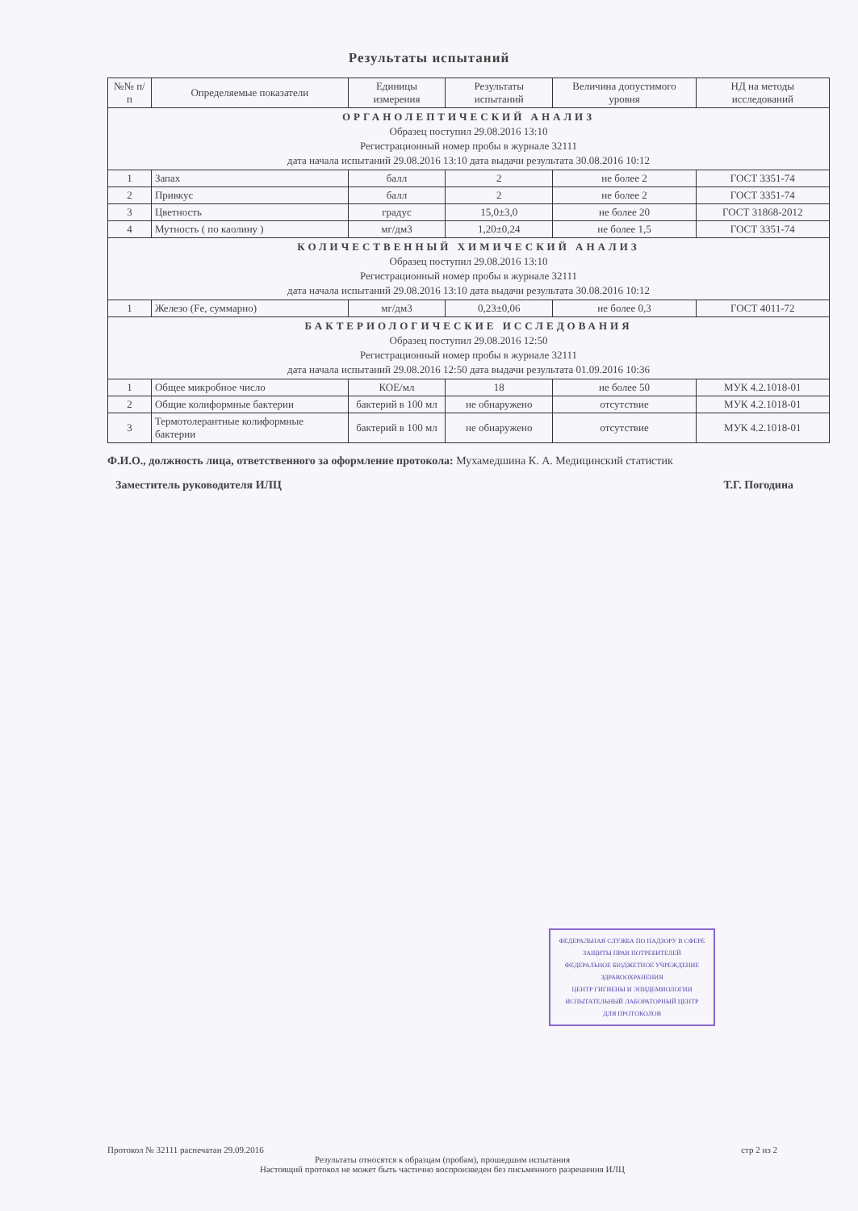Результаты испытаний
| №№ п/п | Определяемые показатели | Единицы измерения | Результаты испытаний | Величина допустимого уровня | НД на методы исследований |
| --- | --- | --- | --- | --- | --- |
| ОРГАНОЛЕПТИЧЕСКИЙ АНАЛИЗ Образец поступил 29.08.2016 13:10 Регистрационный номер пробы в журнале 32111 дата начала испытаний 29.08.2016 13:10 дата выдачи результата 30.08.2016 10:12 | | | | | |
| 1 | Запах | балл | 2 | не более 2 | ГОСТ 3351-74 |
| 2 | Привкус | балл | 2 | не более 2 | ГОСТ 3351-74 |
| 3 | Цветность | градус | 15,0±3,0 | не более 20 | ГОСТ 31868-2012 |
| 4 | Мутность ( по каолину ) | мг/дм3 | 1,20±0,24 | не более 1,5 | ГОСТ 3351-74 |
| КОЛИЧЕСТВЕННЫЙ ХИМИЧЕСКИЙ АНАЛИЗ Образец поступил 29.08.2016 13:10 Регистрационный номер пробы в журнале 32111 дата начала испытаний 29.08.2016 13:10 дата выдачи результата 30.08.2016 10:12 | | | | | |
| 1 | Железо (Fe, суммарно) | мг/дм3 | 0,23±0,06 | не более 0,3 | ГОСТ 4011-72 |
| БАКТЕРИОЛОГИЧЕСКИЕ ИССЛЕДОВАНИЯ Образец поступил 29.08.2016 12:50 Регистрационный номер пробы в журнале 32111 дата начала испытаний 29.08.2016 12:50 дата выдачи результата 01.09.2016 10:36 | | | | | |
| 1 | Общее микробное число | КОЕ/мл | 18 | не более 50 | МУК 4.2.1018-01 |
| 2 | Общие колиформные бактерии | бактерий в 100 мл | не обнаружено | отсутствие | МУК 4.2.1018-01 |
| 3 | Термотолерантные колиформные бактерии | бактерий в 100 мл | не обнаружено | отсутствие | МУК 4.2.1018-01 |
Ф.И.О., должность лица, ответственного за оформление протокола: Мухамедшина К. А. Медицинский статистик
Заместитель руководителя ИЛЦ Т.Г. Погодина
ФЕДЕРАЛЬНАЯ СЛУЖБА ПО НАДЗОРУ В СФЕРЕ ЗАЩИТЫ ПРАВ ПОТРЕБИТЕЛЕЙ
ФЕДЕРАЛЬНОЕ БЮДЖЕТНОЕ УЧРЕЖДЕНИЕ ЗДРАВООХРАНЕНИЯ
ЦЕНТР ГИГИЕНЫ И ЭПИДЕМИОЛОГИИ
ИСПЫТАТЕЛЬНЫЙ ЛАБОРАТОРНЫЙ ЦЕНТР
ДЛЯ ПРОТОКОЛОВ
Протокол № 32111 распечатан 29.09.2016 стр 2 из 2
Результаты относятся к образцам (пробам), прошедшим испытания
Настоящий протокол не может быть частично воспроизведен без письменного разрешения ИЛЦ